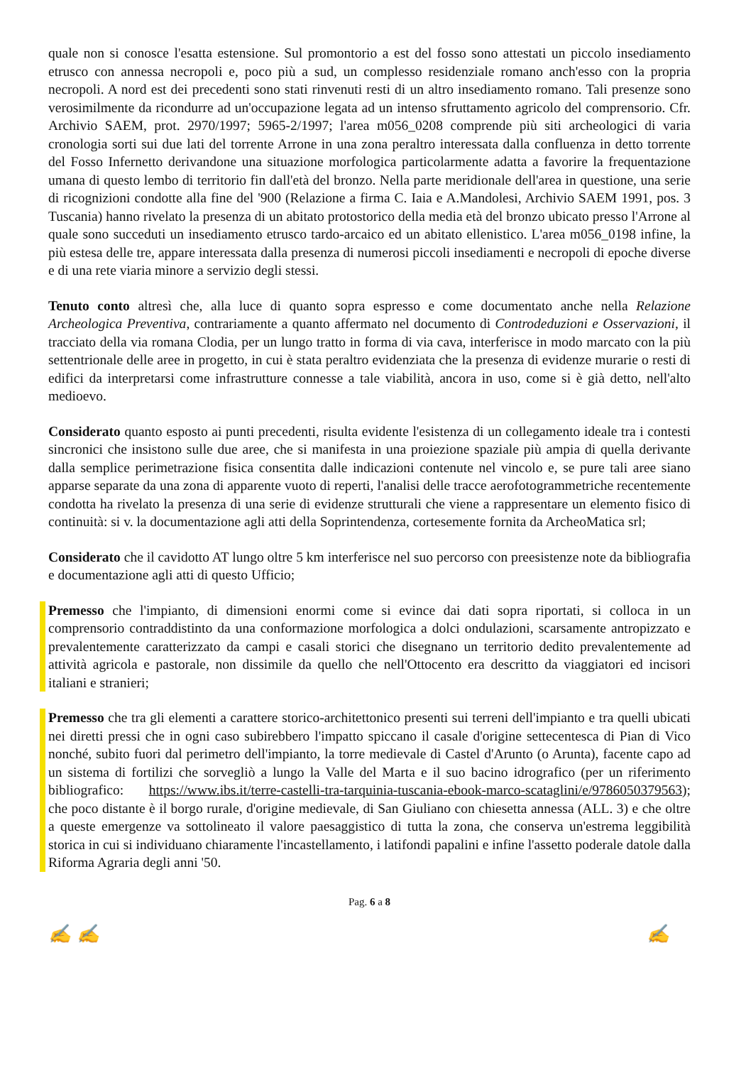quale non si conosce l'esatta estensione. Sul promontorio a est del fosso sono attestati un piccolo insediamento etrusco con annessa necropoli e, poco più a sud, un complesso residenziale romano anch'esso con la propria necropoli. A nord est dei precedenti sono stati rinvenuti resti di un altro insediamento romano. Tali presenze sono verosimilmente da ricondurre ad un'occupazione legata ad un intenso sfruttamento agricolo del comprensorio. Cfr. Archivio SAEM, prot. 2970/1997; 5965-2/1997; l'area m056_0208 comprende più siti archeologici di varia cronologia sorti sui due lati del torrente Arrone in una zona peraltro interessata dalla confluenza in detto torrente del Fosso Infernetto derivandone una situazione morfologica particolarmente adatta a favorire la frequentazione umana di questo lembo di territorio fin dall'età del bronzo. Nella parte meridionale dell'area in questione, una serie di ricognizioni condotte alla fine del '900 (Relazione a firma C. Iaia e A.Mandolesi, Archivio SAEM 1991, pos. 3 Tuscania) hanno rivelato la presenza di un abitato protostorico della media età del bronzo ubicato presso l'Arrone al quale sono succeduti un insediamento etrusco tardo-arcaico ed un abitato ellenistico. L'area m056_0198 infine, la più estesa delle tre, appare interessata dalla presenza di numerosi piccoli insediamenti e necropoli di epoche diverse e di una rete viaria minore a servizio degli stessi.
Tenuto conto altresì che, alla luce di quanto sopra espresso e come documentato anche nella Relazione Archeologica Preventiva, contrariamente a quanto affermato nel documento di Controdeduzioni e Osservazioni, il tracciato della via romana Clodia, per un lungo tratto in forma di via cava, interferisce in modo marcato con la più settentrionale delle aree in progetto, in cui è stata peraltro evidenziata che la presenza di evidenze murarie o resti di edifici da interpretarsi come infrastrutture connesse a tale viabilità, ancora in uso, come si è già detto, nell'alto medioevo.
Considerato quanto esposto ai punti precedenti, risulta evidente l'esistenza di un collegamento ideale tra i contesti sincronici che insistono sulle due aree, che si manifesta in una proiezione spaziale più ampia di quella derivante dalla semplice perimetrazione fisica consentita dalle indicazioni contenute nel vincolo e, se pure tali aree siano apparse separate da una zona di apparente vuoto di reperti, l'analisi delle tracce aerofotogrammetriche recentemente condotta ha rivelato la presenza di una serie di evidenze strutturali che viene a rappresentare un elemento fisico di continuità: si v. la documentazione agli atti della Soprintendenza, cortesemente fornita da ArcheoMatica srl;
Considerato che il cavidotto AT lungo oltre 5 km interferisce nel suo percorso con preesistenze note da bibliografia e documentazione agli atti di questo Ufficio;
Premesso che l'impianto, di dimensioni enormi come si evince dai dati sopra riportati, si colloca in un comprensorio contraddistinto da una conformazione morfologica a dolci ondulazioni, scarsamente antropizzato e prevalentemente caratterizzato da campi e casali storici che disegnano un territorio dedito prevalentemente ad attività agricola e pastorale, non dissimile da quello che nell'Ottocento era descritto da viaggiatori ed incisori italiani e stranieri;
Premesso che tra gli elementi a carattere storico-architettonico presenti sui terreni dell'impianto e tra quelli ubicati nei diretti pressi che in ogni caso subirebbero l'impatto spiccano il casale d'origine settecentesca di Pian di Vico nonché, subito fuori dal perimetro dell'impianto, la torre medievale di Castel d'Arunto (o Arunta), facente capo ad un sistema di fortilizi che sorvegliò a lungo la Valle del Marta e il suo bacino idrografico (per un riferimento bibliografico: https://www.ibs.it/terre-castelli-tra-tarquinia-tuscania-ebook-marco-scataglini/e/9786050379563); che poco distante è il borgo rurale, d'origine medievale, di San Giuliano con chiesetta annessa (ALL. 3) e che oltre a queste emergenze va sottolineato il valore paesaggistico di tutta la zona, che conserva un'estrema leggibilità storica in cui si individuano chiaramente l'incastellamento, i latifondi papalini e infine l'assetto poderale datole dalla Riforma Agraria degli anni '50.
Pag. 6 a 8
✍ ✍ ✍